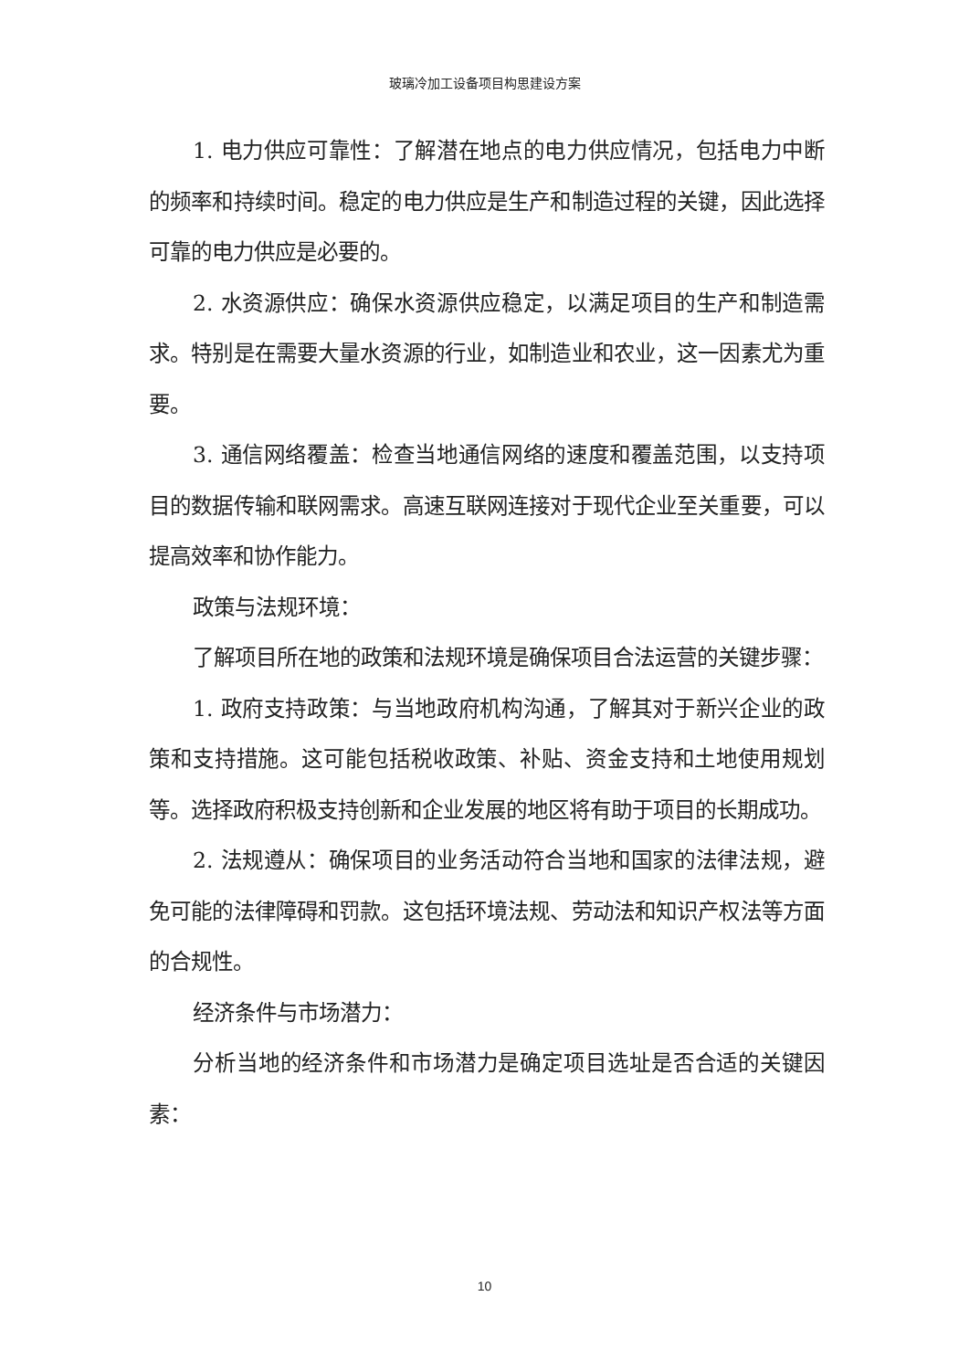玻璃冷加工设备项目构思建设方案
1. 电力供应可靠性：了解潜在地点的电力供应情况，包括电力中断的频率和持续时间。稳定的电力供应是生产和制造过程的关键，因此选择可靠的电力供应是必要的。
2. 水资源供应：确保水资源供应稳定，以满足项目的生产和制造需求。特别是在需要大量水资源的行业，如制造业和农业，这一因素尤为重要。
3. 通信网络覆盖：检查当地通信网络的速度和覆盖范围，以支持项目的数据传输和联网需求。高速互联网连接对于现代企业至关重要，可以提高效率和协作能力。
政策与法规环境：
了解项目所在地的政策和法规环境是确保项目合法运营的关键步骤：
1. 政府支持政策：与当地政府机构沟通，了解其对于新兴企业的政策和支持措施。这可能包括税收政策、补贴、资金支持和土地使用规划等。选择政府积极支持创新和企业发展的地区将有助于项目的长期成功。
2. 法规遵从：确保项目的业务活动符合当地和国家的法律法规，避免可能的法律障碍和罚款。这包括环境法规、劳动法和知识产权法等方面的合规性。
经济条件与市场潜力：
分析当地的经济条件和市场潜力是确定项目选址是否合适的关键因素：
10